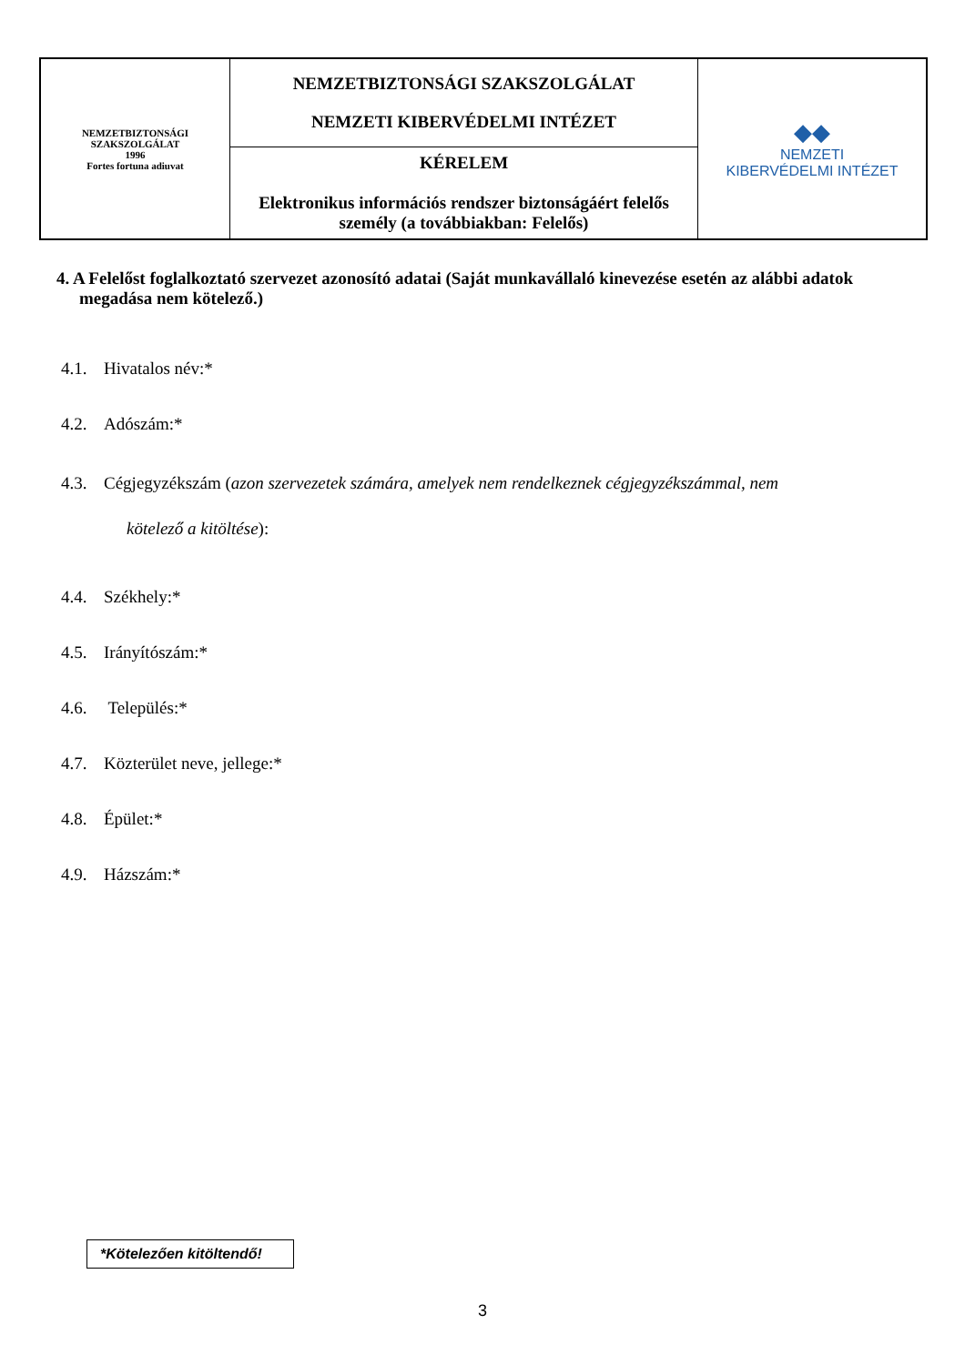| NEMZETBIZTONSÁGI SZAKSZOLGÁLAT 1996 Fortes fortuna adiuvat | NEMZETBIZTONSÁGI SZAKSZOLGÁLAT NEMZETI KIBERVÉDELMI INTÉZET | ◆◆ NEMZETI KIBERVÉDELMI INTÉZET |
| | KÉRELEM Elektronikus információs rendszer biztonságáért felelős személy (a továbbiakban: Felelős) | |
4. A Felelőst foglalkoztató szervezet azonosító adatai (Saját munkavállaló kinevezése esetén az alábbi adatok megadása nem kötelező.)
4.1. Hivatalos név:*
4.2. Adószám:*
4.3. Cégjegyzékszám (azon szervezetek számára, amelyek nem rendelkeznek cégjegyzékszámmal, nem
kötelező a kitöltése):
4.4. Székhely:*
4.5. Irányítószám:*
4.6. Település:*
4.7. Közterület neve, jellege:*
4.8. Épület:*
4.9. Házszám:*
*Kötelezően kitöltendő!
3